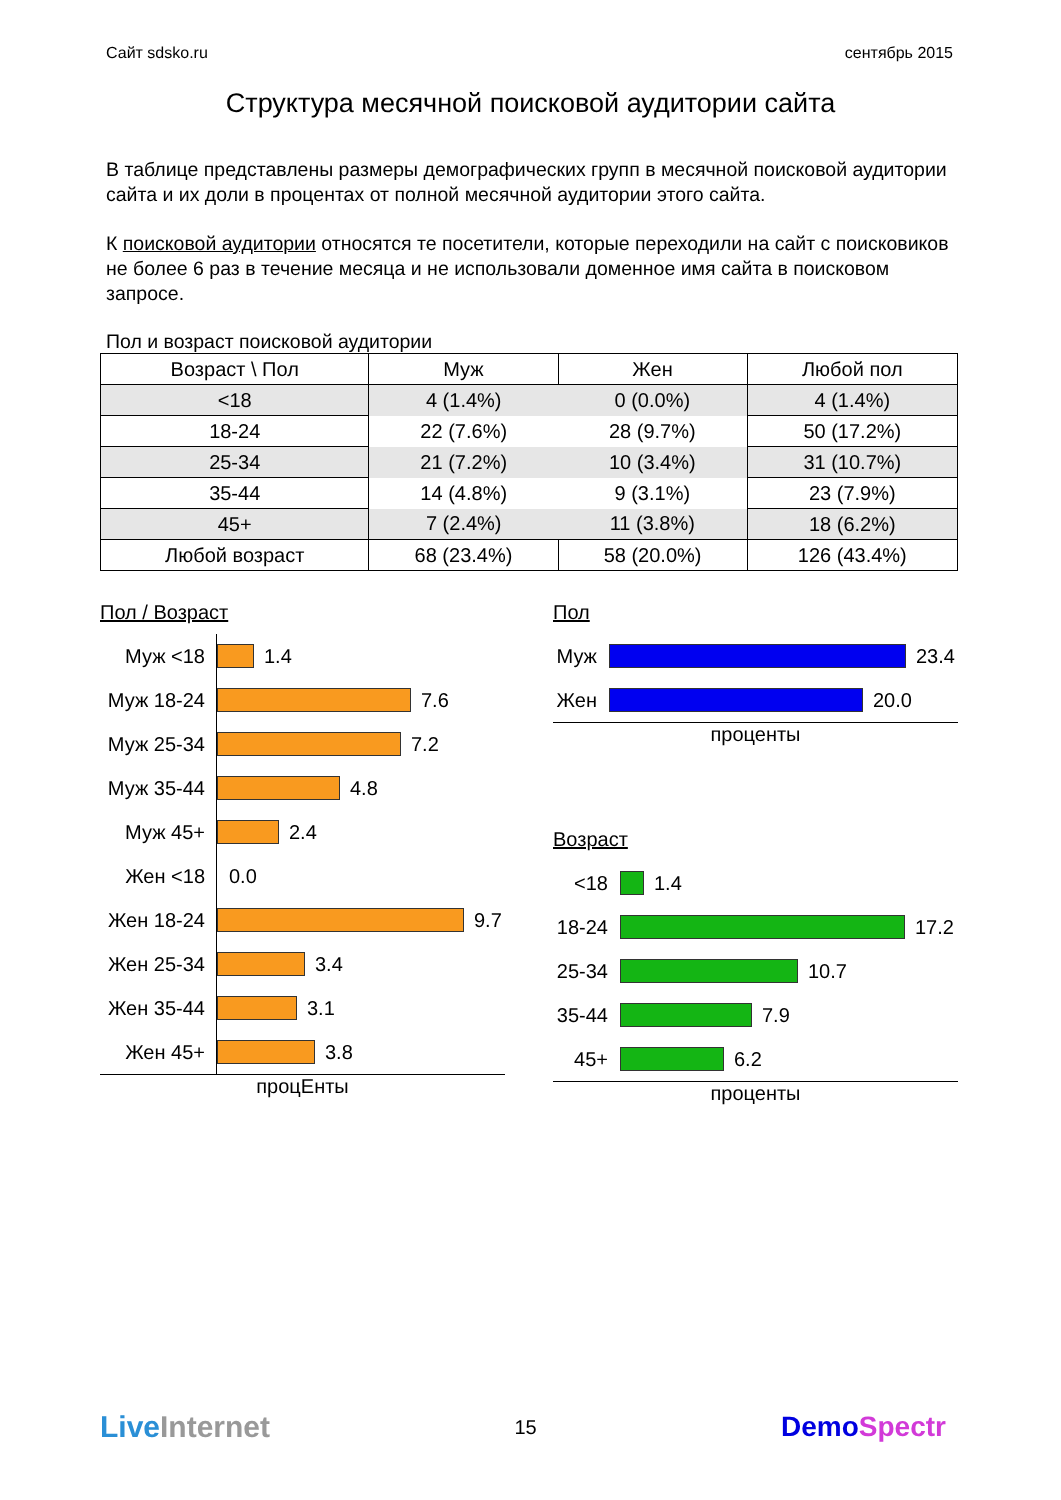Сайт sdsko.ru сентябрь 2015
Структура месячной поисковой аудитории сайта
В таблице представлены размеры демографических групп в месячной поисковой аудитории сайта и их доли в процентах от полной месячной аудитории этого сайта.
К поисковой аудитории относятся те посетители, которые переходили на сайт с поисковиков не более 6 раз в течение месяца и не использовали доменное имя сайта в поисковом запросе.
Пол и возраст поисковой аудитории
| Возраст \ Пол | Муж | Жен | Любой пол |
| --- | --- | --- | --- |
| <18 | 4 (1.4%) | 0 (0.0%) | 4 (1.4%) |
| 18-24 | 22 (7.6%) | 28 (9.7%) | 50 (17.2%) |
| 25-34 | 21 (7.2%) | 10 (3.4%) | 31 (10.7%) |
| 35-44 | 14 (4.8%) | 9 (3.1%) | 23 (7.9%) |
| 45+ | 7 (2.4%) | 11 (3.8%) | 18 (6.2%) |
| Любой возраст | 68 (23.4%) | 58 (20.0%) | 126 (43.4%) |
Пол / Возраст
Муж <18 1.4
Муж 18-24 7.6
Муж 25-34 7.2
Муж 35-44 4.8
Муж 45+ 2.4
Жен <18 0.0
Жен 18-24 9.7
Жен 25-34 3.4
Жен 35-44 3.1
Жен 45+ 3.8
процЕнты
Пол
Муж 23.4
Жен 20.0
проценты
Возраст
<18 1.4
18-24 17.2
25-34 10.7
35-44 7.9
45+ 6.2
проценты
Live Internet 15 DemoSpectr